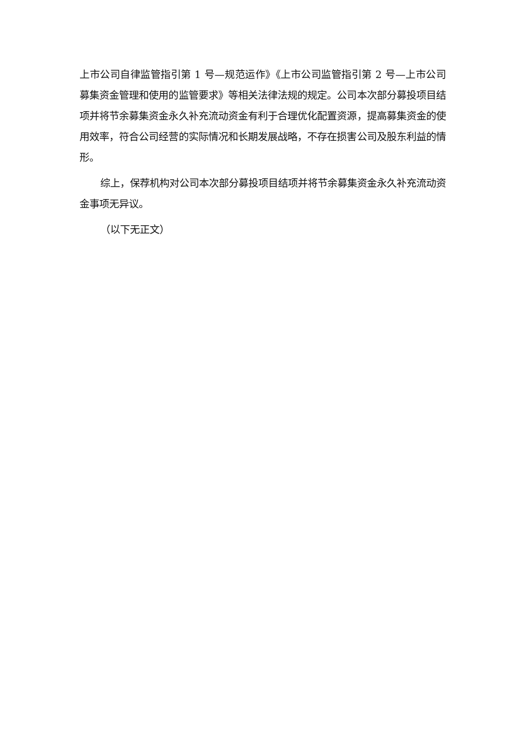上市公司自律监管指引第 1 号—规范运作》《上市公司监管指引第 2 号—上市公司募集资金管理和使用的监管要求》等相关法律法规的规定。公司本次部分募投项目结项并将节余募集资金永久补充流动资金有利于合理优化配置资源，提高募集资金的使用效率，符合公司经营的实际情况和长期发展战略，不存在损害公司及股东利益的情形。
综上，保荐机构对公司本次部分募投项目结项并将节余募集资金永久补充流动资金事项无异议。
（以下无正文）